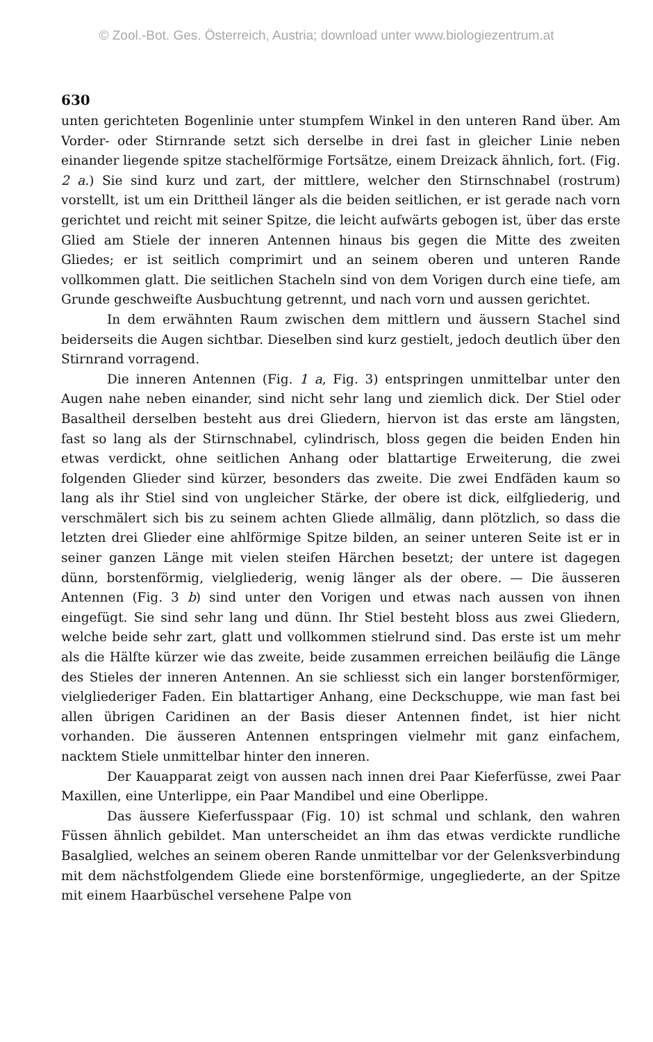© Zool.-Bot. Ges. Österreich, Austria; download unter www.biologiezentrum.at
630
unten gerichteten Bogenlinie unter stumpfem Winkel in den unteren Rand über. Am Vorder- oder Stirnrande setzt sich derselbe in drei fast in gleicher Linie neben einander liegende spitze stachelförmige Fortsätze, einem Dreizack ähnlich, fort. (Fig. 2 a.) Sie sind kurz und zart, der mittlere, welcher den Stirnschnabel (rostrum) vorstellt, ist um ein Drittheil länger als die beiden seitlichen, er ist gerade nach vorn gerichtet und reicht mit seiner Spitze, die leicht aufwärts gebogen ist, über das erste Glied am Stiele der inneren Antennen hinaus bis gegen die Mitte des zweiten Gliedes; er ist seitlich comprimirt und an seinem oberen und unteren Rande vollkommen glatt. Die seitlichen Stacheln sind von dem Vorigen durch eine tiefe, am Grunde geschweifte Ausbuchtung getrennt, und nach vorn und aussen gerichtet.
In dem erwähnten Raum zwischen dem mittlern und äussern Stachel sind beiderseits die Augen sichtbar. Dieselben sind kurz gestielt, jedoch deutlich über den Stirnrand vorragend.
Die inneren Antennen (Fig. 1 a, Fig. 3) entspringen unmittelbar unter den Augen nahe neben einander, sind nicht sehr lang und ziemlich dick. Der Stiel oder Basaltheil derselben besteht aus drei Gliedern, hiervon ist das erste am längsten, fast so lang als der Stirnschnabel, cylindrisch, bloss gegen die beiden Enden hin etwas verdickt, ohne seitlichen Anhang oder blattartige Erweiterung, die zwei folgenden Glieder sind kürzer, besonders das zweite. Die zwei Endfäden kaum so lang als ihr Stiel sind von ungleicher Stärke, der obere ist dick, eilfgliederig, und verschmälert sich bis zu seinem achten Gliede allmälig, dann plötzlich, so dass die letzten drei Glieder eine ahlförmige Spitze bilden, an seiner unteren Seite ist er in seiner ganzen Länge mit vielen steifen Härchen besetzt; der untere ist dagegen dünn, borstenförmig, vielgliederig, wenig länger als der obere. — Die äusseren Antennen (Fig. 3 b) sind unter den Vorigen und etwas nach aussen von ihnen eingefügt. Sie sind sehr lang und dünn. Ihr Stiel besteht bloss aus zwei Gliedern, welche beide sehr zart, glatt und vollkommen stielrund sind. Das erste ist um mehr als die Hälfte kürzer wie das zweite, beide zusammen erreichen beiläufig die Länge des Stieles der inneren Antennen. An sie schliesst sich ein langer borstenförmiger, vielgliederiger Faden. Ein blattartiger Anhang, eine Deckschuppe, wie man fast bei allen übrigen Caridinen an der Basis dieser Antennen findet, ist hier nicht vorhanden. Die äusseren Antennen entspringen vielmehr mit ganz einfachem, nacktem Stiele unmittelbar hinter den inneren.
Der Kauapparat zeigt von aussen nach innen drei Paar Kieferfüsse, zwei Paar Maxillen, eine Unterlippe, ein Paar Mandibel und eine Oberlippe.
Das äussere Kieferfusspaar (Fig. 10) ist schmal und schlank, den wahren Füssen ähnlich gebildet. Man unterscheidet an ihm das etwas verdickte rundliche Basalglied, welches an seinem oberen Rande unmittelbar vor der Gelenksverbindung mit dem nächstfolgendem Gliede eine borstenförmige, ungegliederte, an der Spitze mit einem Haarbüschel versehene Palpe von